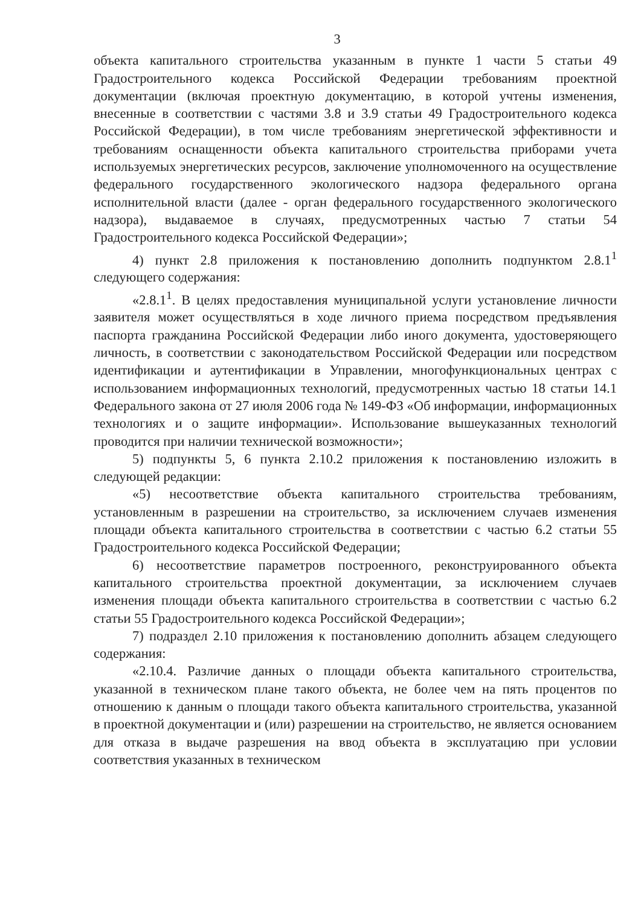3
объекта капитального строительства указанным в пункте 1 части 5 статьи 49 Градостроительного кодекса Российской Федерации требованиям проектной документации (включая проектную документацию, в которой учтены изменения, внесенные в соответствии с частями 3.8 и 3.9 статьи 49 Градостроительного кодекса Российской Федерации), в том числе требованиям энергетической эффективности и требованиям оснащенности объекта капитального строительства приборами учета используемых энергетических ресурсов, заключение уполномоченного на осуществление федерального государственного экологического надзора федерального органа исполнительной власти (далее - орган федерального государственного экологического надзора), выдаваемое в случаях, предусмотренных частью 7 статьи 54 Градостроительного кодекса Российской Федерации»;
4) пункт 2.8 приложения к постановлению дополнить подпунктом 2.8.1<sup>1</sup> следующего содержания:
«2.8.1<sup>1</sup>. В целях предоставления муниципальной услуги установление личности заявителя может осуществляться в ходе личного приема посредством предъявления паспорта гражданина Российской Федерации либо иного документа, удостоверяющего личность, в соответствии с законодательством Российской Федерации или посредством идентификации и аутентификации в Управлении, многофункциональных центрах с использованием информационных технологий, предусмотренных частью 18 статьи 14.1 Федерального закона от 27 июля 2006 года № 149-ФЗ «Об информации, информационных технологиях и о защите информации». Использование вышеуказанных технологий проводится при наличии технической возможности»;
5) подпункты 5, 6 пункта 2.10.2 приложения к постановлению изложить в следующей редакции:
«5) несоответствие объекта капитального строительства требованиям, установленным в разрешении на строительство, за исключением случаев изменения площади объекта капитального строительства в соответствии с частью 6.2 статьи 55 Градостроительного кодекса Российской Федерации;
6) несоответствие параметров построенного, реконструированного объекта капитального строительства проектной документации, за исключением случаев изменения площади объекта капитального строительства в соответствии с частью 6.2 статьи 55 Градостроительного кодекса Российской Федерации»;
7) подраздел 2.10 приложения к постановлению дополнить абзацем следующего содержания:
«2.10.4. Различие данных о площади объекта капитального строительства, указанной в техническом плане такого объекта, не более чем на пять процентов по отношению к данным о площади такого объекта капитального строительства, указанной в проектной документации и (или) разрешении на строительство, не является основанием для отказа в выдаче разрешения на ввод объекта в эксплуатацию при условии соответствия указанных в техническом